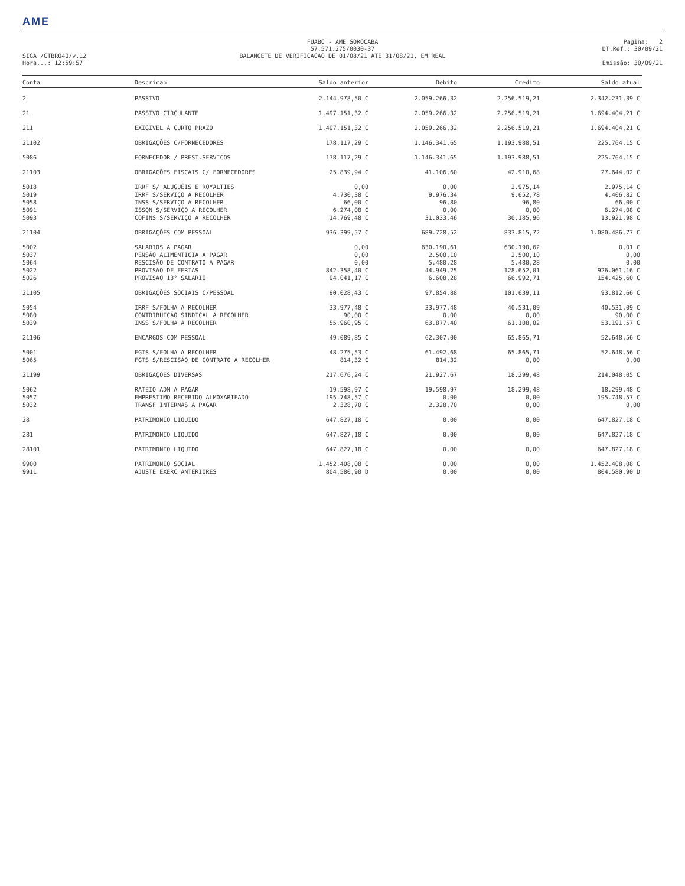AME
SIGA /CTBR040/v.12
Hora...: 12:59:57
FUABC - AME SOROCABA
57.571.275/0030-37
BALANCETE DE VERIFICACAO DE 01/08/21 ATE 31/08/21, EM REAL
Pagina: 2
DT.Ref.: 30/09/21
Emissão: 30/09/21
| Conta | Descricao | Saldo anterior | Debito | Credito | Saldo atual |
| --- | --- | --- | --- | --- | --- |
| 2 | PASSIVO | 2.144.978,50 C | 2.059.266,32 | 2.256.519,21 | 2.342.231,39 C |
| 21 | PASSIVO CIRCULANTE | 1.497.151,32 C | 2.059.266,32 | 2.256.519,21 | 1.694.404,21 C |
| 211 | EXIGIVEL A CURTO PRAZO | 1.497.151,32 C | 2.059.266,32 | 2.256.519,21 | 1.694.404,21 C |
| 21102 | OBRIGAÇÕES C/FORNECEDORES | 178.117,29 C | 1.146.341,65 | 1.193.988,51 | 225.764,15 C |
| 5086 | FORNECEDOR / PREST.SERVICOS | 178.117,29 C | 1.146.341,65 | 1.193.988,51 | 225.764,15 C |
| 21103 | OBRIGAÇÕES FISCAIS C/ FORNECEDORES | 25.839,94 C | 41.106,60 | 42.910,68 | 27.644,02 C |
| 5018 | IRRF S/ ALUGUÉIS E ROYALTIES | 0,00 | 0,00 | 2.975,14 | 2.975,14 C |
| 5019 | IRRF S/SERVIÇO A RECOLHER | 4.730,38 C | 9.976,34 | 9.652,78 | 4.406,82 C |
| 5058 | INSS S/SERVIÇO A RECOLHER | 66,00 C | 96,80 | 96,80 | 66,00 C |
| 5091 | ISSQN S/SERVIÇO A RECOLHER | 6.274,08 C | 0,00 | 0,00 | 6.274,08 C |
| 5093 | COFINS S/SERVIÇO A RECOLHER | 14.769,48 C | 31.033,46 | 30.185,96 | 13.921,98 C |
| 21104 | OBRIGAÇÕES COM PESSOAL | 936.399,57 C | 689.728,52 | 833.815,72 | 1.080.486,77 C |
| 5002 | SALARIOS A PAGAR | 0,00 | 630.190,61 | 630.190,62 | 0,01 C |
| 5037 | PENSÃO ALIMENTICIA A PAGAR | 0,00 | 2.500,10 | 2.500,10 | 0,00 |
| 5064 | RESCISÃO DE CONTRATO A PAGAR | 0,00 | 5.480,28 | 5.480,28 | 0,00 |
| 5022 | PROVISAO DE FERIAS | 842.358,40 C | 44.949,25 | 128.652,01 | 926.061,16 C |
| 5026 | PROVISAO 13° SALARIO | 94.041,17 C | 6.608,28 | 66.992,71 | 154.425,60 C |
| 21105 | OBRIGAÇÕES SOCIAIS C/PESSOAL | 90.028,43 C | 97.854,88 | 101.639,11 | 93.812,66 C |
| 5054 | IRRF S/FOLHA A RECOLHER | 33.977,48 C | 33.977,48 | 40.531,09 | 40.531,09 C |
| 5080 | CONTRIBUIÇÃO SINDICAL A RECOLHER | 90,00 C | 0,00 | 0,00 | 90,00 C |
| 5039 | INSS S/FOLHA A RECOLHER | 55.960,95 C | 63.877,40 | 61.108,02 | 53.191,57 C |
| 21106 | ENCARGOS COM PESSOAL | 49.089,85 C | 62.307,00 | 65.865,71 | 52.648,56 C |
| 5001 | FGTS S/FOLHA A RECOLHER | 48.275,53 C | 61.492,68 | 65.865,71 | 52.648,56 C |
| 5065 | FGTS S/RESCISÃO DE CONTRATO A RECOLHER | 814,32 C | 814,32 | 0,00 | 0,00 |
| 21199 | OBRIGAÇÕES DIVERSAS | 217.676,24 C | 21.927,67 | 18.299,48 | 214.048,05 C |
| 5062 | RATEIO ADM A PAGAR | 19.598,97 C | 19.598,97 | 18.299,48 | 18.299,48 C |
| 5057 | EMPRESTIMO RECEBIDO ALMOXARIFADO | 195.748,57 C | 0,00 | 0,00 | 195.748,57 C |
| 5032 | TRANSF INTERNAS A PAGAR | 2.328,70 C | 2.328,70 | 0,00 | 0,00 |
| 28 | PATRIMONIO LIQUIDO | 647.827,18 C | 0,00 | 0,00 | 647.827,18 C |
| 281 | PATRIMONIO LIQUIDO | 647.827,18 C | 0,00 | 0,00 | 647.827,18 C |
| 28101 | PATRIMONIO LIQUIDO | 647.827,18 C | 0,00 | 0,00 | 647.827,18 C |
| 9900 | PATRIMONIO SOCIAL | 1.452.408,08 C | 0,00 | 0,00 | 1.452.408,08 C |
| 9911 | AJUSTE EXERC ANTERIORES | 804.580,90 D | 0,00 | 0,00 | 804.580,90 D |